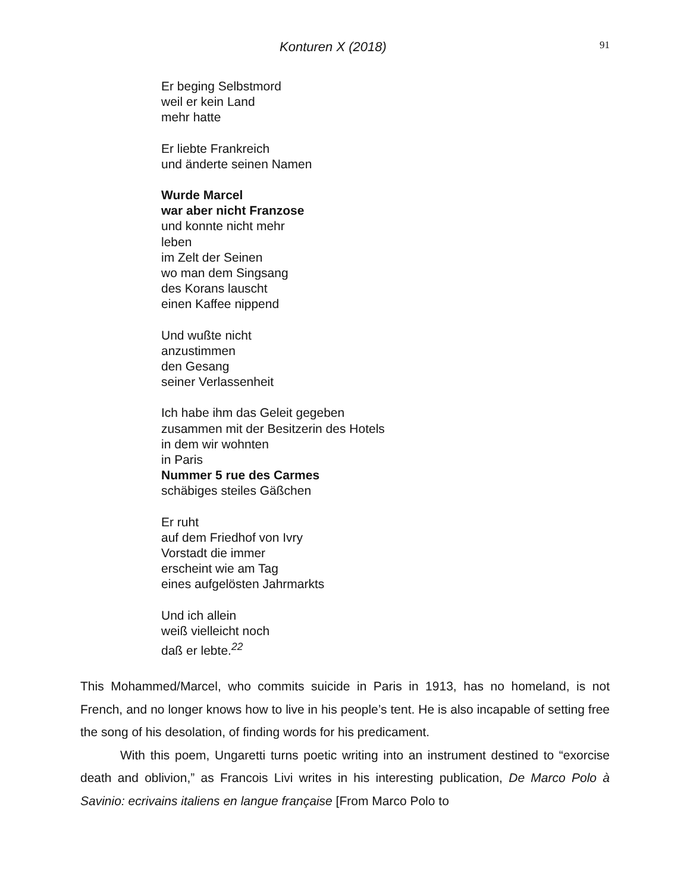Konturen X (2018) 91
Er beging Selbstmord
weil er kein Land
mehr hatte
Er liebte Frankreich
und änderte seinen Namen
Wurde Marcel
war aber nicht Franzose
und konnte nicht mehr
leben
im Zelt der Seinen
wo man dem Singsang
des Korans lauscht
einen Kaffee nippend
Und wußte nicht
anzustimmen
den Gesang
seiner Verlassenheit
Ich habe ihm das Geleit gegeben
zusammen mit der Besitzerin des Hotels
in dem wir wohnten
in Paris
Nummer 5 rue des Carmes
schäbiges steiles Gäßchen
Er ruht
auf dem Friedhof von Ivry
Vorstadt die immer
erscheint wie am Tag
eines aufgelösten Jahrmarkts
Und ich allein
weiß vielleicht noch
daß er lebte.<sup>22</sup>
This Mohammed/Marcel, who commits suicide in Paris in 1913, has no homeland, is not French, and no longer knows how to live in his people’s tent. He is also incapable of setting free the song of his desolation, of finding words for his predicament.
With this poem, Ungaretti turns poetic writing into an instrument destined to “exorcise death and oblivion,” as Francois Livi writes in his interesting publication, De Marco Polo à Savinio: ecrivains italiens en langue française [From Marco Polo to